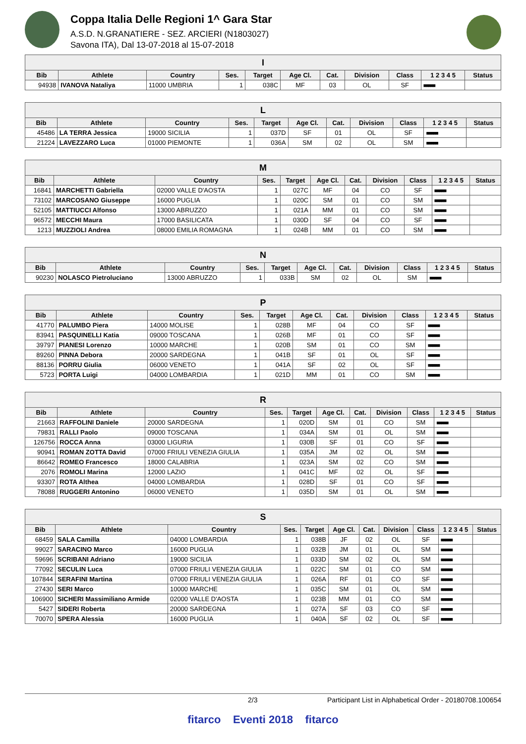Coppa Italia Delle Regioni 1^ Gara Star
A.S.D. N.GRANATIERE - SEZ. ARCIERI (N1803027)
Savona ITA), Dal 13-07-2018 al 15-07-2018
| I | | | | | | | | | | |
| --- | --- | --- | --- | --- | --- | --- | --- | --- | --- | --- |
| Bib | Athlete | Country | Ses. | Target | Age Cl. | Cat. | Division | Class | 1 2 3 4 5 | Status |
| 94938 | IVANOVA Nataliya | 11000 UMBRIA | 1 | 038C | MF | 03 | OL | SF | ■■■■■ | |
| L | | | | | | | | | | |
| --- | --- | --- | --- | --- | --- | --- | --- | --- | --- | --- |
| Bib | Athlete | Country | Ses. | Target | Age Cl. | Cat. | Division | Class | 1 2 3 4 5 | Status |
| 45486 | LA TERRA Jessica | 19000 SICILIA | 1 | 037D | SF | 01 | OL | SF | ■■■■■ | |
| 21224 | LAVEZZARO Luca | 01000 PIEMONTE | 1 | 036A | SM | 02 | OL | SM | ■■■■■ | |
| M | | | | | | | | | | |
| --- | --- | --- | --- | --- | --- | --- | --- | --- | --- | --- |
| Bib | Athlete | Country | Ses. | Target | Age Cl. | Cat. | Division | Class | 1 2 3 4 5 | Status |
| 16841 | MARCHETTI Gabriella | 02000 VALLE D'AOSTA | 1 | 027C | MF | 04 | CO | SF | ■■■■■ | |
| 73102 | MARCOSANO Giuseppe | 16000 PUGLIA | 1 | 020C | SM | 01 | CO | SM | ■■■■■ | |
| 52105 | MATTIUCCI Alfonso | 13000 ABRUZZO | 1 | 021A | MM | 01 | CO | SM | ■■■■■ | |
| 96572 | MECCHI Maura | 17000 BASILICATA | 1 | 030D | SF | 04 | CO | SF | ■■■■■ | |
| 1213 | MUZZIOLI Andrea | 08000 EMILIA ROMAGNA | 1 | 024B | MM | 01 | CO | SM | ■■■■■ | |
| N | | | | | | | | | | |
| --- | --- | --- | --- | --- | --- | --- | --- | --- | --- | --- |
| Bib | Athlete | Country | Ses. | Target | Age Cl. | Cat. | Division | Class | 1 2 3 4 5 | Status |
| 90230 | NOLASCO Pietroluciano | 13000 ABRUZZO | 1 | 033B | SM | 02 | OL | SM | ■■■■■ | |
| P | | | | | | | | | | |
| --- | --- | --- | --- | --- | --- | --- | --- | --- | --- | --- |
| Bib | Athlete | Country | Ses. | Target | Age Cl. | Cat. | Division | Class | 1 2 3 4 5 | Status |
| 41770 | PALUMBO Piera | 14000 MOLISE | 1 | 028B | MF | 04 | CO | SF | ■■■■■ | |
| 83941 | PASQUINELLI Katia | 09000 TOSCANA | 1 | 026B | MF | 01 | CO | SF | ■■■■■ | |
| 39797 | PIANESI Lorenzo | 10000 MARCHE | 1 | 020B | SM | 01 | CO | SM | ■■■■■ | |
| 89260 | PINNA Debora | 20000 SARDEGNA | 1 | 041B | SF | 01 | OL | SF | ■■■■■ | |
| 88136 | PORRU Giulia | 06000 VENETO | 1 | 041A | SF | 02 | OL | SF | ■■■■■ | |
| 5723 | PORTA Luigi | 04000 LOMBARDIA | 1 | 021D | MM | 01 | CO | SM | ■■■■■ | |
| R | | | | | | | | | | |
| --- | --- | --- | --- | --- | --- | --- | --- | --- | --- | --- |
| Bib | Athlete | Country | Ses. | Target | Age Cl. | Cat. | Division | Class | 1 2 3 4 5 | Status |
| 21663 | RAFFOLINI Daniele | 20000 SARDEGNA | 1 | 020D | SM | 01 | CO | SM | ■■■■■ | |
| 79831 | RALLI Paolo | 09000 TOSCANA | 1 | 034A | SM | 01 | OL | SM | ■■■■■ | |
| 126756 | ROCCA Anna | 03000 LIGURIA | 1 | 030B | SF | 01 | CO | SF | ■■■■■ | |
| 90941 | ROMAN ZOTTA David | 07000 FRIULI VENEZIA GIULIA | 1 | 035A | JM | 02 | OL | SM | ■■■■■ | |
| 86642 | ROMEO Francesco | 18000 CALABRIA | 1 | 023A | SM | 02 | CO | SM | ■■■■■ | |
| 2076 | ROMOLI Marina | 12000 LAZIO | 1 | 041C | MF | 02 | OL | SF | ■■■■■ | |
| 93307 | ROTA Althea | 04000 LOMBARDIA | 1 | 028D | SF | 01 | CO | SF | ■■■■■ | |
| 78088 | RUGGERI Antonino | 06000 VENETO | 1 | 035D | SM | 01 | OL | SM | ■■■■■ | |
| S | | | | | | | | | | |
| --- | --- | --- | --- | --- | --- | --- | --- | --- | --- | --- |
| Bib | Athlete | Country | Ses. | Target | Age Cl. | Cat. | Division | Class | 1 2 3 4 5 | Status |
| 68459 | SALA Camilla | 04000 LOMBARDIA | 1 | 038B | JF | 02 | OL | SF | ■■■■■ | |
| 99027 | SARACINO Marco | 16000 PUGLIA | 1 | 032B | JM | 01 | OL | SM | ■■■■■ | |
| 59696 | SCRIBANI Adriano | 19000 SICILIA | 1 | 033D | SM | 02 | OL | SM | ■■■■■ | |
| 77092 | SECULIN Luca | 07000 FRIULI VENEZIA GIULIA | 1 | 022C | SM | 01 | CO | SM | ■■■■■ | |
| 107844 | SERAFINI Martina | 07000 FRIULI VENEZIA GIULIA | 1 | 026A | RF | 01 | CO | SF | ■■■■■ | |
| 27430 | SERI Marco | 10000 MARCHE | 1 | 035C | SM | 01 | OL | SM | ■■■■■ | |
| 106900 | SICHERI Massimiliano Armide | 02000 VALLE D'AOSTA | 1 | 023B | MM | 01 | CO | SM | ■■■■■ | |
| 5427 | SIDERI Roberta | 20000 SARDEGNA | 1 | 027A | SF | 03 | CO | SF | ■■■■■ | |
| 70070 | SPERA Alessia | 16000 PUGLIA | 1 | 040A | SF | 02 | OL | SF | ■■■■■ | |
2/3 Participant List in Alphabetical Order - 20180708.100654
fitarco Eventi 2018 fitarco